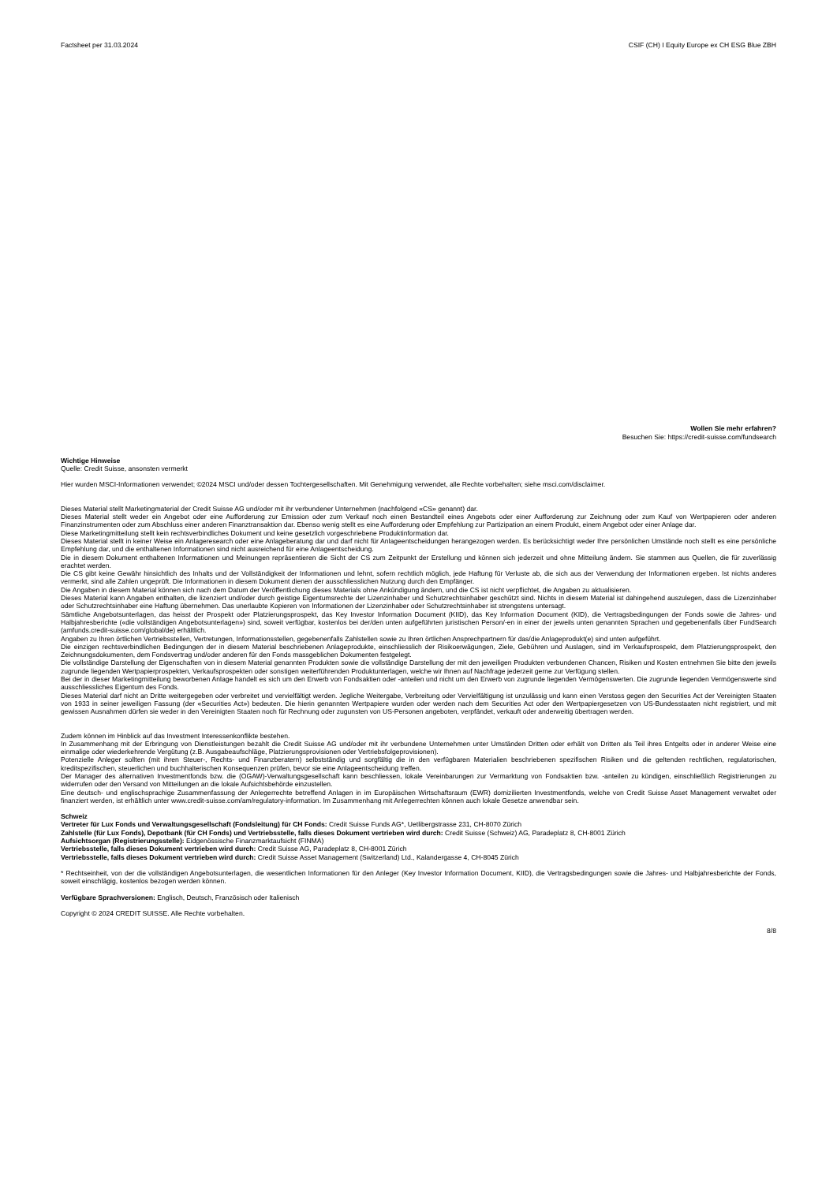Factsheet per 31.03.2024 CSIF (CH) I Equity Europe ex CH ESG Blue ZBH
Wollen Sie mehr erfahren?
Besuchen Sie: https://credit-suisse.com/fundsearch
Wichtige Hinweise
Quelle: Credit Suisse, ansonsten vermerkt
Hier wurden MSCI-Informationen verwendet; ©2024 MSCI und/oder dessen Tochtergesellschaften. Mit Genehmigung verwendet, alle Rechte vorbehalten; siehe msci.com/disclaimer.
Dieses Material stellt Marketingmaterial der Credit Suisse AG und/oder mit ihr verbundener Unternehmen (nachfolgend «CS» genannt) dar.
Dieses Material stellt weder ein Angebot oder eine Aufforderung zur Emission oder zum Verkauf noch einen Bestandteil eines Angebots oder einer Aufforderung zur Zeichnung oder zum Kauf von Wertpapieren oder anderen Finanzinstrumenten oder zum Abschluss einer anderen Finanztransaktion dar. Ebenso wenig stellt es eine Aufforderung oder Empfehlung zur Partizipation an einem Produkt, einem Angebot oder einer Anlage dar.
Diese Marketingmitteilung stellt kein rechtsverbindliches Dokument und keine gesetzlich vorgeschriebene Produktinformation dar.
Dieses Material stellt in keiner Weise ein Anlageresearch oder eine Anlageberatung dar und darf nicht für Anlageentscheidungen herangezogen werden. Es berücksichtigt weder Ihre persönlichen Umstände noch stellt es eine persönliche Empfehlung dar, und die enthaltenen Informationen sind nicht ausreichend für eine Anlageentscheidung.
Die in diesem Dokument enthaltenen Informationen und Meinungen repräsentieren die Sicht der CS zum Zeitpunkt der Erstellung und können sich jederzeit und ohne Mitteilung ändern. Sie stammen aus Quellen, die für zuverlässig erachtet werden.
Die CS gibt keine Gewähr hinsichtlich des Inhalts und der Vollständigkeit der Informationen und lehnt, sofern rechtlich möglich, jede Haftung für Verluste ab, die sich aus der Verwendung der Informationen ergeben. Ist nichts anderes vermerkt, sind alle Zahlen ungeprüft. Die Informationen in diesem Dokument dienen der ausschliesslichen Nutzung durch den Empfänger.
Die Angaben in diesem Material können sich nach dem Datum der Veröffentlichung dieses Materials ohne Ankündigung ändern, und die CS ist nicht verpflichtet, die Angaben zu aktualisieren.
Dieses Material kann Angaben enthalten, die lizenziert und/oder durch geistige Eigentumsrechte der Lizenzinhaber und Schutzrechtsinhaber geschützt sind. Nichts in diesem Material ist dahingehend auszulegen, dass die Lizenzinhaber oder Schutzrechtsinhaber eine Haftung übernehmen. Das unerlaubte Kopieren von Informationen der Lizenzinhaber oder Schutzrechtsinhaber ist strengstens untersagt.
Sämtliche Angebotsunterlagen, das heisst der Prospekt oder Platzierungsprospekt, das Key Investor Information Document (KIID), das Key Information Document (KID), die Vertragsbedingungen der Fonds sowie die Jahres- und Halbjahresberichte («die vollständigen Angebotsunterlagen») sind, soweit verfügbar, kostenlos bei der/den unten aufgeführten juristischen Person/-en in einer der jeweils unten genannten Sprachen und gegebenenfalls über FundSearch (amfunds.credit-suisse.com/global/de) erhältlich.
Angaben zu Ihren örtlichen Vertriebsstellen, Vertretungen, Informationsstellen, gegebenenfalls Zahlstellen sowie zu Ihren örtlichen Ansprechpartnern für das/die Anlageprodukt(e) sind unten aufgeführt.
Die einzigen rechtsverbindlichen Bedingungen der in diesem Material beschriebenen Anlageprodukte, einschliesslich der Risikoerwägungen, Ziele, Gebühren und Auslagen, sind im Verkaufsprospekt, dem Platzierungsprospekt, den Zeichnungsdokumenten, dem Fondsvertrag und/oder anderen für den Fonds massgeblichen Dokumenten festgelegt.
Die vollständige Darstellung der Eigenschaften von in diesem Material genannten Produkten sowie die vollständige Darstellung der mit den jeweiligen Produkten verbundenen Chancen, Risiken und Kosten entnehmen Sie bitte den jeweils zugrunde liegenden Wertpapierprospekten, Verkaufsprospekten oder sonstigen weiterführenden Produktunterlagen, welche wir Ihnen auf Nachfrage jederzeit gerne zur Verfügung stellen.
Bei der in dieser Marketingmitteilung beworbenen Anlage handelt es sich um den Erwerb von Fondsaktien oder -anteilen und nicht um den Erwerb von zugrunde liegenden Vermögenswerten. Die zugrunde liegenden Vermögenswerte sind ausschliessliches Eigentum des Fonds.
Dieses Material darf nicht an Dritte weitergegeben oder verbreitet und vervielfältigt werden. Jegliche Weitergabe, Verbreitung oder Vervielfältigung ist unzulässig und kann einen Verstoss gegen den Securities Act der Vereinigten Staaten von 1933 in seiner jeweiligen Fassung (der «Securities Act») bedeuten. Die hierin genannten Wertpapiere wurden oder werden nach dem Securities Act oder den Wertpapiergesetzen von US-Bundesstaaten nicht registriert, und mit gewissen Ausnahmen dürfen sie weder in den Vereinigten Staaten noch für Rechnung oder zugunsten von US-Personen angeboten, verpfändet, verkauft oder anderweitig übertragen werden.
Zudem können im Hinblick auf das Investment Interessenkonflikte bestehen.
In Zusammenhang mit der Erbringung von Dienstleistungen bezahlt die Credit Suisse AG und/oder mit ihr verbundene Unternehmen unter Umständen Dritten oder erhält von Dritten als Teil ihres Entgelts oder in anderer Weise eine einmalige oder wiederkehrende Vergütung (z.B. Ausgabeaufschläge, Platzierungsprovisionen oder Vertriebsfolgeprovisionen).
Potenzielle Anleger sollten (mit ihren Steuer-, Rechts- und Finanzberatern) selbstständig und sorgfältig die in den verfügbaren Materialien beschriebenen spezifischen Risiken und die geltenden rechtlichen, regulatorischen, kreditspezifischen, steuerlichen und buchhalterischen Konsequenzen prüfen, bevor sie eine Anlageentscheidung treffen.
Der Manager des alternativen Investmentfonds bzw. die (OGAW)-Verwaltungsgesellschaft kann beschliessen, lokale Vereinbarungen zur Vermarktung von Fondsaktien bzw. -anteilen zu kündigen, einschließlich Registrierungen zu widerrufen oder den Versand von Mitteilungen an die lokale Aufsichtsbehörde einzustellen.
Eine deutsch- und englischsprachige Zusammenfassung der Anlegerrechte betreffend Anlagen in im Europäischen Wirtschaftsraum (EWR) domizilierten Investmentfonds, welche von Credit Suisse Asset Management verwaltet oder finanziert werden, ist erhältlich unter www.credit-suisse.com/am/regulatory-information. Im Zusammenhang mit Anlegerrechten können auch lokale Gesetze anwendbar sein.
Schweiz
Vertreter für Lux Fonds und Verwaltungsgesellschaft (Fondsleitung) für CH Fonds: Credit Suisse Funds AG*, Uetlibergstrasse 231, CH-8070 Zürich
Zahlstelle (für Lux Fonds), Depotbank (für CH Fonds) und Vertriebsstelle, falls dieses Dokument vertrieben wird durch: Credit Suisse (Schweiz) AG, Paradeplatz 8, CH-8001 Zürich
Aufsichtsorgan (Registrierungsstelle): Eidgenössische Finanzmarktaufsicht (FINMA)
Vertriebsstelle, falls dieses Dokument vertrieben wird durch: Credit Suisse AG, Paradeplatz 8, CH-8001 Zürich
Vertriebsstelle, falls dieses Dokument vertrieben wird durch: Credit Suisse Asset Management (Switzerland) Ltd., Kalandergasse 4, CH-8045 Zürich
* Rechtseinheit, von der die vollständigen Angebotsunterlagen, die wesentlichen Informationen für den Anleger (Key Investor Information Document, KIID), die Vertragsbedingungen sowie die Jahres- und Halbjahresberichte der Fonds, soweit einschlägig, kostenlos bezogen werden können.
Verfügbare Sprachversionen: Englisch, Deutsch, Französisch oder Italienisch
Copyright © 2024 CREDIT SUISSE. Alle Rechte vorbehalten.
8/8